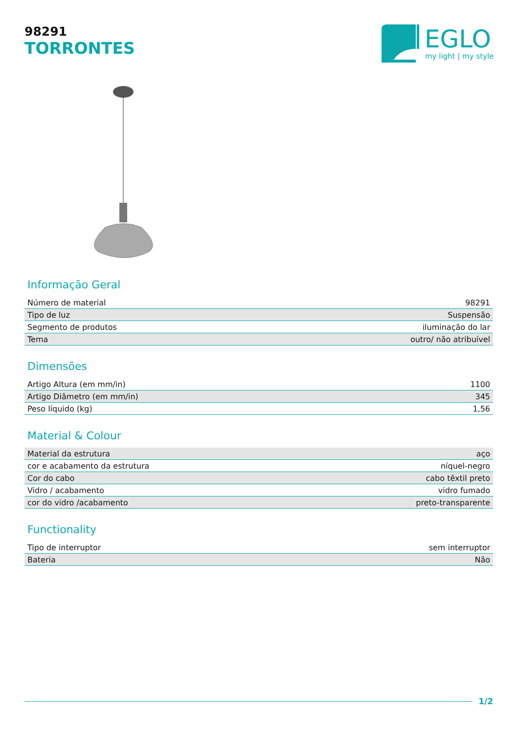98291
TORRONTES
EGLO
my light | my style
Informação Geral
| Número de material | 98291 |
| Tipo de luz | Suspensão |
| Segmento de produtos | iluminação do lar |
| Tema | outro/ não atribuível |
Dimensões
| Artigo Altura (em mm/in) | 1100 |
| Artigo Diâmetro (em mm/in) | 345 |
| Peso líquido (kg) | 1,56 |
Material & Colour
| Material da estrutura | aço |
| cor e acabamento da estrutura | níquel-negro |
| Cor do cabo | cabo têxtil preto |
| Vidro / acabamento | vidro fumado |
| cor do vidro /acabamento | preto-transparente |
Functionality
| Tipo de interruptor | sem interruptor |
| Bateria | Não |
1/2